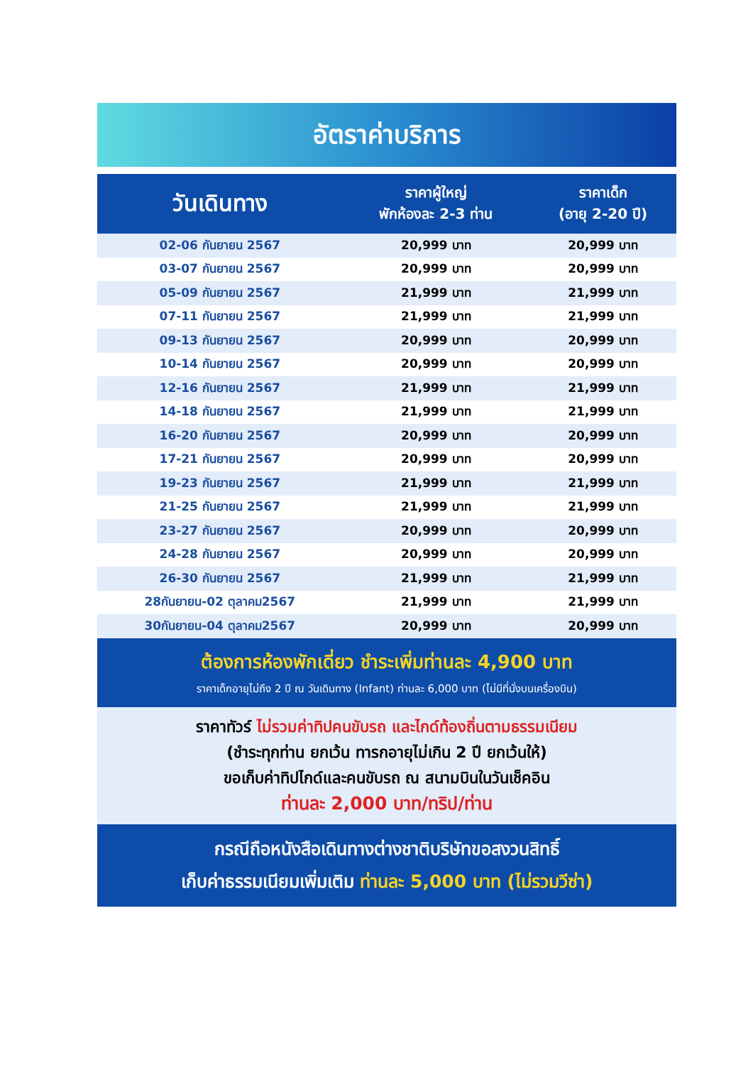อัตราค่าบริการ
| วันเดินทาง | ราคาผู้ใหญ่ พักห้องละ 2-3 ท่าน | ราคาเด็ก (อายุ 2-20 ปี) |
| --- | --- | --- |
| 02-06 กันยายน 2567 | 20,999 บาท | 20,999 บาท |
| 03-07 กันยายน 2567 | 20,999 บาท | 20,999 บาท |
| 05-09 กันยายน 2567 | 21,999 บาท | 21,999 บาท |
| 07-11 กันยายน 2567 | 21,999 บาท | 21,999 บาท |
| 09-13 กันยายน 2567 | 20,999 บาท | 20,999 บาท |
| 10-14 กันยายน 2567 | 20,999 บาท | 20,999 บาท |
| 12-16 กันยายน 2567 | 21,999 บาท | 21,999 บาท |
| 14-18 กันยายน 2567 | 21,999 บาท | 21,999 บาท |
| 16-20 กันยายน 2567 | 20,999 บาท | 20,999 บาท |
| 17-21 กันยายน 2567 | 20,999 บาท | 20,999 บาท |
| 19-23 กันยายน 2567 | 21,999 บาท | 21,999 บาท |
| 21-25 กันยายน 2567 | 21,999 บาท | 21,999 บาท |
| 23-27 กันยายน 2567 | 20,999 บาท | 20,999 บาท |
| 24-28 กันยายน 2567 | 20,999 บาท | 20,999 บาท |
| 26-30 กันยายน 2567 | 21,999 บาท | 21,999 บาท |
| 28กันยายน-02 ตุลาคม2567 | 21,999 บาท | 21,999 บาท |
| 30กันยายน-04 ตุลาคม2567 | 20,999 บาท | 20,999 บาท |
ต้องการห้องพักเดี่ยว ชำระเพิ่มท่านละ 4,900 บาท
ราคาเด็กอายุไม่ถึง 2 ปี ณ วันเดินทาง (Infant) ท่านละ 6,000 บาท (ไม่มีที่นั่งบนเครื่องบิน)
ราคาทัวร์ ไม่รวมค่าทิปคนขับรถ และไกด์ท้องถิ่นตามธรรมเนียม
(ชำระทุกท่าน ยกเว้น ทารกอายุไม่เกิน 2 ปี ยกเว้นให้)
ขอเก็บค่าทิปไกด์และคนขับรถ ณ สนามบินในวันเช็คอิน
ท่านละ 2,000 บาท/ทริป/ท่าน
กรณีถือหนังสือเดินทางต่างชาติบริษัทขอสงวนสิทธิ์
เก็บค่าธรรมเนียมเพิ่มเติม ท่านละ 5,000 บาท (ไม่รวมวีซ่า)